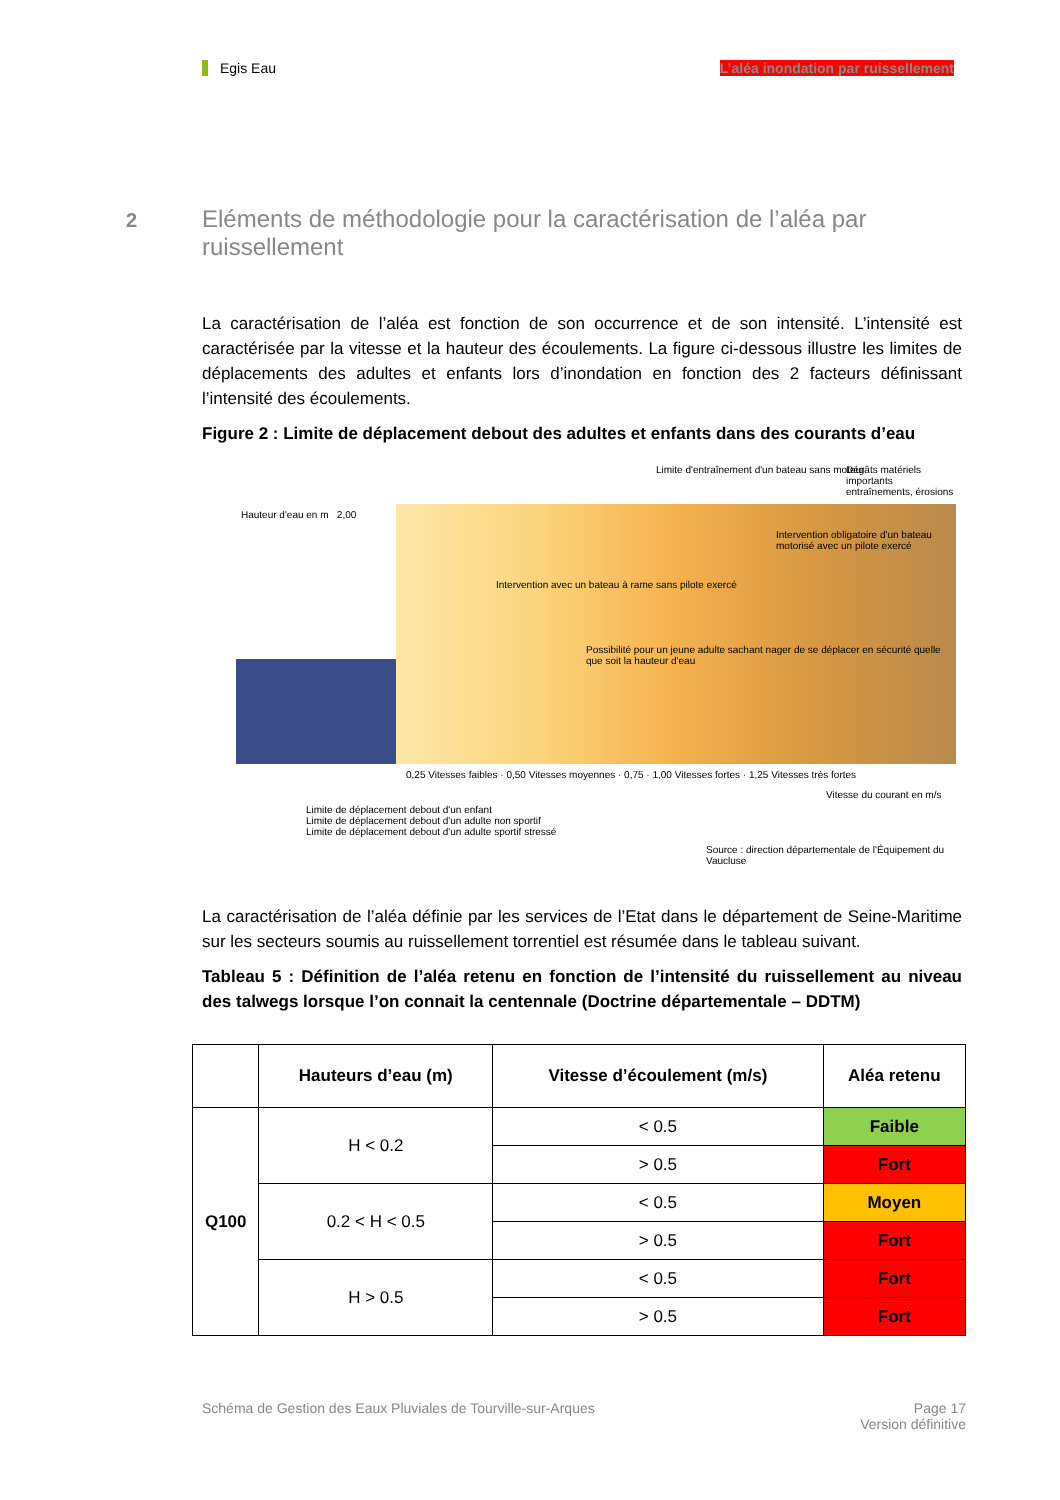Egis Eau L’aléa inondation par ruissellement
2 Eléments de méthodologie pour la caractérisation de l’aléa par ruissellement
La caractérisation de l’aléa est fonction de son occurrence et de son intensité. L’intensité est caractérisée par la vitesse et la hauteur des écoulements. La figure ci-dessous illustre les limites de déplacements des adultes et enfants lors d’inondation en fonction des 2 facteurs définissant l’intensité des écoulements.
Figure 2 : Limite de déplacement debout des adultes et enfants dans des courants d’eau
Limite d'entraînement d'un bateau sans moteur
Dégâts matériels importants entraînements, érosions
Hauteur d'eau en m 2,00
Intervention avec un bateau à rame sans pilote exercé
Intervention obligatoire d'un bateau motorisé avec un pilote exercé
Possibilité pour un jeune adulte sachant nager de se déplacer en sécurité quelle que soit la hauteur d'eau
0,25 Vitesses faibles · 0,50 Vitesses moyennes · 0,75 · 1,00 Vitesses fortes · 1,25 Vitesses très fortes
Vitesse du courant en m/s
Limite de déplacement debout d'un enfant
Limite de déplacement debout d'un adulte non sportif
Limite de déplacement debout d'un adulte sportif stressé
Source : direction départementale de l'Équipement du Vaucluse
La caractérisation de l’aléa définie par les services de l’Etat dans le département de Seine-Maritime sur les secteurs soumis au ruissellement torrentiel est résumée dans le tableau suivant.
Tableau 5 : Définition de l’aléa retenu en fonction de l’intensité du ruissellement au niveau des talwegs lorsque l’on connait la centennale (Doctrine départementale – DDTM)
| | Hauteurs d’eau (m) | Vitesse d’écoulement (m/s) | Aléa retenu |
| --- | --- | --- | --- |
| Q100 | H < 0.2 | < 0.5 | Faible |
| | | > 0.5 | Fort |
| | 0.2 < H < 0.5 | < 0.5 | Moyen |
| | | > 0.5 | Fort |
| | H > 0.5 | < 0.5 | Fort |
| | | > 0.5 | Fort |
Schéma de Gestion des Eaux Pluviales de Tourville-sur-Arques
Page 17
Version définitive